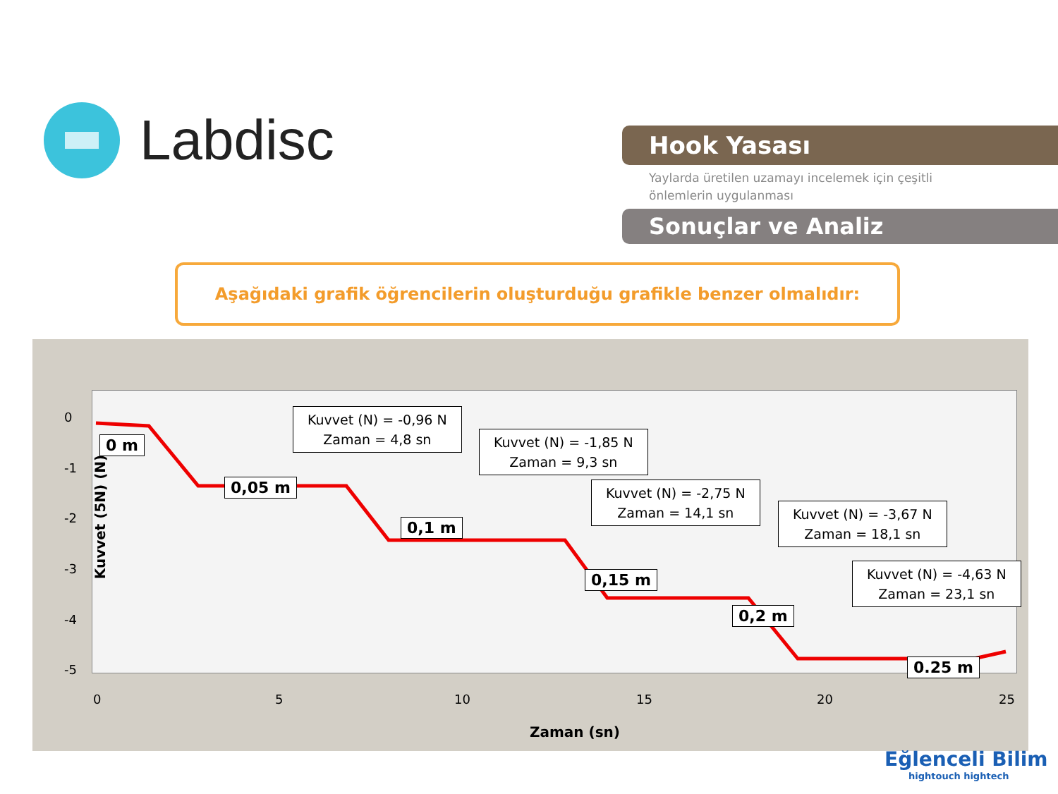Labdisc
Hook Yasası
Yaylarda üretilen uzamayı incelemek için çeşitli
önlemlerin uygulanması
Sonuçlar ve Analiz
Aşağıdaki grafik öğrencilerin oluşturduğu grafikle benzer olmalıdır:
Kuvvet (5N) (N)
0
-1
-2
-3
-4
-5
0 5 10 15 20 25
0 m
0,05 m
0,1 m
0,15 m
0,2 m
0.25 m
Kuvvet (N) = -0,96 N
Zaman = 4,8 sn
Kuvvet (N) = -1,85 N
Zaman = 9,3 sn
Kuvvet (N) = -2,75 N
Zaman = 14,1 sn
Kuvvet (N) = -3,67 N
Zaman = 18,1 sn
Kuvvet (N) = -4,63 N
Zaman = 23,1 sn
Zaman (sn)
Eğlenceli Bilim
hightouch hightech